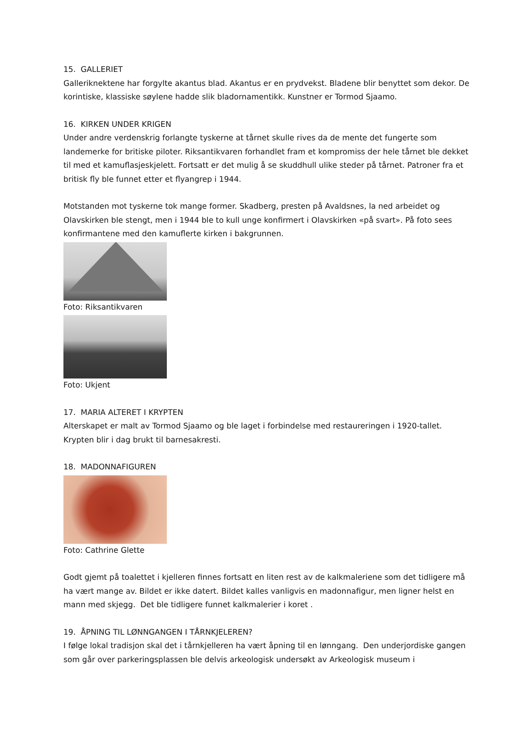15. GALLERIET
Galleriknektene har forgylte akantus blad. Akantus er en prydvekst. Bladene blir benyttet som dekor. De korintiske, klassiske søylene hadde slik bladornamentikk. Kunstner er Tormod Sjaamo.
16. KIRKEN UNDER KRIGEN
Under andre verdenskrig forlangte tyskerne at tårnet skulle rives da de mente det fungerte som landemerke for britiske piloter. Riksantikvaren forhandlet fram et kompromiss der hele tårnet ble dekket til med et kamuflasjeskjelett. Fortsatt er det mulig å se skuddhull ulike steder på tårnet. Patroner fra et britisk fly ble funnet etter et flyangrep i 1944.
Motstanden mot tyskerne tok mange former. Skadberg, presten på Avaldsnes, la ned arbeidet og Olavskirken ble stengt, men i 1944 ble to kull unge konfirmert i Olavskirken «på svart». På foto sees konfirmantene med den kamuflerte kirken i bakgrunnen.
Foto: Riksantikvaren
Foto: Ukjent
17. MARIA ALTERET I KRYPTEN
Alterskapet er malt av Tormod Sjaamo og ble laget i forbindelse med restaureringen i 1920-tallet. Krypten blir i dag brukt til barnesakresti.
18. MADONNAFIGUREN
Foto: Cathrine Glette
Godt gjemt på toalettet i kjelleren finnes fortsatt en liten rest av de kalkmaleriene som det tidligere må ha vært mange av. Bildet er ikke datert. Bildet kalles vanligvis en madonnafigur, men ligner helst en mann med skjegg. Det ble tidligere funnet kalkmalerier i koret .
19. ÅPNING TIL LØNNGANGEN I TÅRNKJELEREN?
I følge lokal tradisjon skal det i tårnkjelleren ha vært åpning til en lønngang. Den underjordiske gangen som går over parkeringsplassen ble delvis arkeologisk undersøkt av Arkeologisk museum i